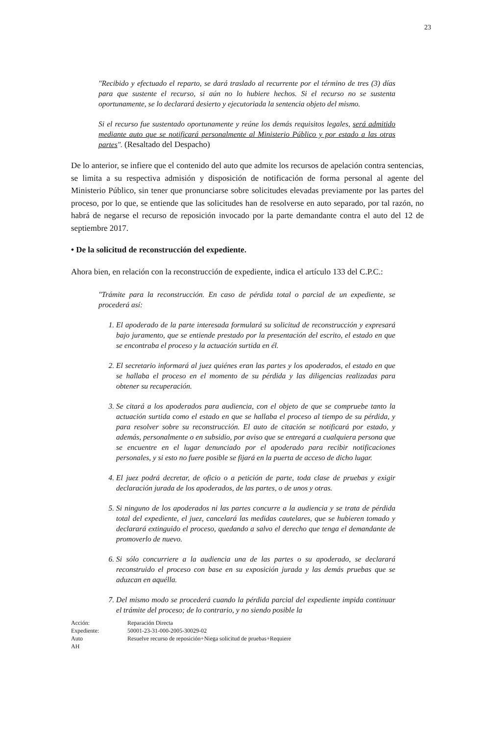23
"Recibido y efectuado el reparto, se dará traslado al recurrente por el término de tres (3) días para que sustente el recurso, si aún no lo hubiere hechos. Si el recurso no se sustenta oportunamente, se lo declarará desierto y ejecutoriada la sentencia objeto del mismo.
Si el recurso fue sustentado oportunamente y reúne los demás requisitos legales, será admitido mediante auto que se notificará personalmente al Ministerio Público y por estado a las otras partes". (Resaltado del Despacho)
De lo anterior, se infiere que el contenido del auto que admite los recursos de apelación contra sentencias, se limita a su respectiva admisión y disposición de notificación de forma personal al agente del Ministerio Público, sin tener que pronunciarse sobre solicitudes elevadas previamente por las partes del proceso, por lo que, se entiende que las solicitudes han de resolverse en auto separado, por tal razón, no habrá de negarse el recurso de reposición invocado por la parte demandante contra el auto del 12 de septiembre 2017.
• De la solicitud de reconstrucción del expediente.
Ahora bien, en relación con la reconstrucción de expediente, indica el artículo 133 del C.P.C.:
"Trámite para la reconstrucción. En caso de pérdida total o parcial de un expediente, se procederá así:
1. El apoderado de la parte interesada formulará su solicitud de reconstrucción y expresará bajo juramento, que se entiende prestado por la presentación del escrito, el estado en que se encontraba el proceso y la actuación surtida en él.
2. El secretario informará al juez quiénes eran las partes y los apoderados, el estado en que se hallaba el proceso en el momento de su pérdida y las diligencias realizadas para obtener su recuperación.
3. Se citará a los apoderados para audiencia, con el objeto de que se compruebe tanto la actuación surtida como el estado en que se hallaba el proceso al tiempo de su pérdida, y para resolver sobre su reconstrucción. El auto de citación se notificará por estado, y además, personalmente o en subsidio, por aviso que se entregará a cualquiera persona que se encuentre en el lugar denunciado por el apoderado para recibir notificaciones personales, y si esto no fuere posible se fijará en la puerta de acceso de dicho lugar.
4. El juez podrá decretar, de oficio o a petición de parte, toda clase de pruebas y exigir declaración jurada de los apoderados, de las partes, o de unos y otras.
5. Si ninguno de los apoderados ni las partes concurre a la audiencia y se trata de pérdida total del expediente, el juez, cancelará las medidas cautelares, que se hubieren tomado y declarará extinguido el proceso, quedando a salvo el derecho que tenga el demandante de promoverlo de nuevo.
6. Si sólo concurriere a la audiencia una de las partes o su apoderado, se declarará reconstruido el proceso con base en su exposición jurada y las demás pruebas que se aduzcan en aquélla.
7. Del mismo modo se procederá cuando la pérdida parcial del expediente impida continuar el trámite del proceso; de lo contrario, y no siendo posible la
Acción: Reparación Directa Expediente: 50001-23-31-000-2005-30029-02 Auto Resuelve recurso de reposición+Niega solicitud de pruebas+Requiere AH